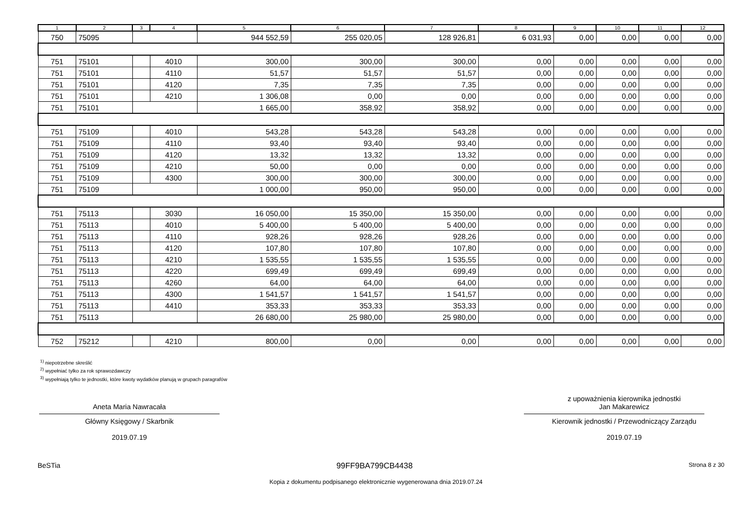| 1 | 2 | 3 | 4 | 5 | 6 | 7 | 8 | 9 | 10 | 11 | 12 |
| --- | --- | --- | --- | --- | --- | --- | --- | --- | --- | --- | --- |
| 750 | 75095 | | | 944 552,59 | 255 020,05 | 128 926,81 | 6 031,93 | 0,00 | 0,00 | 0,00 | 0,00 |
| 751 | 75101 | | 4010 | 300,00 | 300,00 | 300,00 | 0,00 | 0,00 | 0,00 | 0,00 | 0,00 |
| 751 | 75101 | | 4110 | 51,57 | 51,57 | 51,57 | 0,00 | 0,00 | 0,00 | 0,00 | 0,00 |
| 751 | 75101 | | 4120 | 7,35 | 7,35 | 7,35 | 0,00 | 0,00 | 0,00 | 0,00 | 0,00 |
| 751 | 75101 | | 4210 | 1 306,08 | 0,00 | 0,00 | 0,00 | 0,00 | 0,00 | 0,00 | 0,00 |
| 751 | 75101 | | | 1 665,00 | 358,92 | 358,92 | 0,00 | 0,00 | 0,00 | 0,00 | 0,00 |
| 751 | 75109 | | 4010 | 543,28 | 543,28 | 543,28 | 0,00 | 0,00 | 0,00 | 0,00 | 0,00 |
| 751 | 75109 | | 4110 | 93,40 | 93,40 | 93,40 | 0,00 | 0,00 | 0,00 | 0,00 | 0,00 |
| 751 | 75109 | | 4120 | 13,32 | 13,32 | 13,32 | 0,00 | 0,00 | 0,00 | 0,00 | 0,00 |
| 751 | 75109 | | 4210 | 50,00 | 0,00 | 0,00 | 0,00 | 0,00 | 0,00 | 0,00 | 0,00 |
| 751 | 75109 | | 4300 | 300,00 | 300,00 | 300,00 | 0,00 | 0,00 | 0,00 | 0,00 | 0,00 |
| 751 | 75109 | | | 1 000,00 | 950,00 | 950,00 | 0,00 | 0,00 | 0,00 | 0,00 | 0,00 |
| 751 | 75113 | | 3030 | 16 050,00 | 15 350,00 | 15 350,00 | 0,00 | 0,00 | 0,00 | 0,00 | 0,00 |
| 751 | 75113 | | 4010 | 5 400,00 | 5 400,00 | 5 400,00 | 0,00 | 0,00 | 0,00 | 0,00 | 0,00 |
| 751 | 75113 | | 4110 | 928,26 | 928,26 | 928,26 | 0,00 | 0,00 | 0,00 | 0,00 | 0,00 |
| 751 | 75113 | | 4120 | 107,80 | 107,80 | 107,80 | 0,00 | 0,00 | 0,00 | 0,00 | 0,00 |
| 751 | 75113 | | 4210 | 1 535,55 | 1 535,55 | 1 535,55 | 0,00 | 0,00 | 0,00 | 0,00 | 0,00 |
| 751 | 75113 | | 4220 | 699,49 | 699,49 | 699,49 | 0,00 | 0,00 | 0,00 | 0,00 | 0,00 |
| 751 | 75113 | | 4260 | 64,00 | 64,00 | 64,00 | 0,00 | 0,00 | 0,00 | 0,00 | 0,00 |
| 751 | 75113 | | 4300 | 1 541,57 | 1 541,57 | 1 541,57 | 0,00 | 0,00 | 0,00 | 0,00 | 0,00 |
| 751 | 75113 | | 4410 | 353,33 | 353,33 | 353,33 | 0,00 | 0,00 | 0,00 | 0,00 | 0,00 |
| 751 | 75113 | | | 26 680,00 | 25 980,00 | 25 980,00 | 0,00 | 0,00 | 0,00 | 0,00 | 0,00 |
| 752 | 75212 | | 4210 | 800,00 | 0,00 | 0,00 | 0,00 | 0,00 | 0,00 | 0,00 | 0,00 |
<sup>1)</sup> niepotrzebne skreślić
<sup>2)</sup> wypełniać tylko za rok sprawozdawczy
<sup>3)</sup> wypełniają tylko te jednostki, które kwoty wydatków planują w grupach paragrafów
Aneta Maria Nawracała
Główny Księgowy / Skarbnik
2019.07.19
z upoważnienia kierownika jednostki
Jan Makarewicz
Kierownik jednostki / Przewodniczący Zarządu
2019.07.19
BeSTia 99FF9BA799CB4438 Strona 8 z 30
Kopia z dokumentu podpisanego elektronicznie wygenerowana dnia 2019.07.24